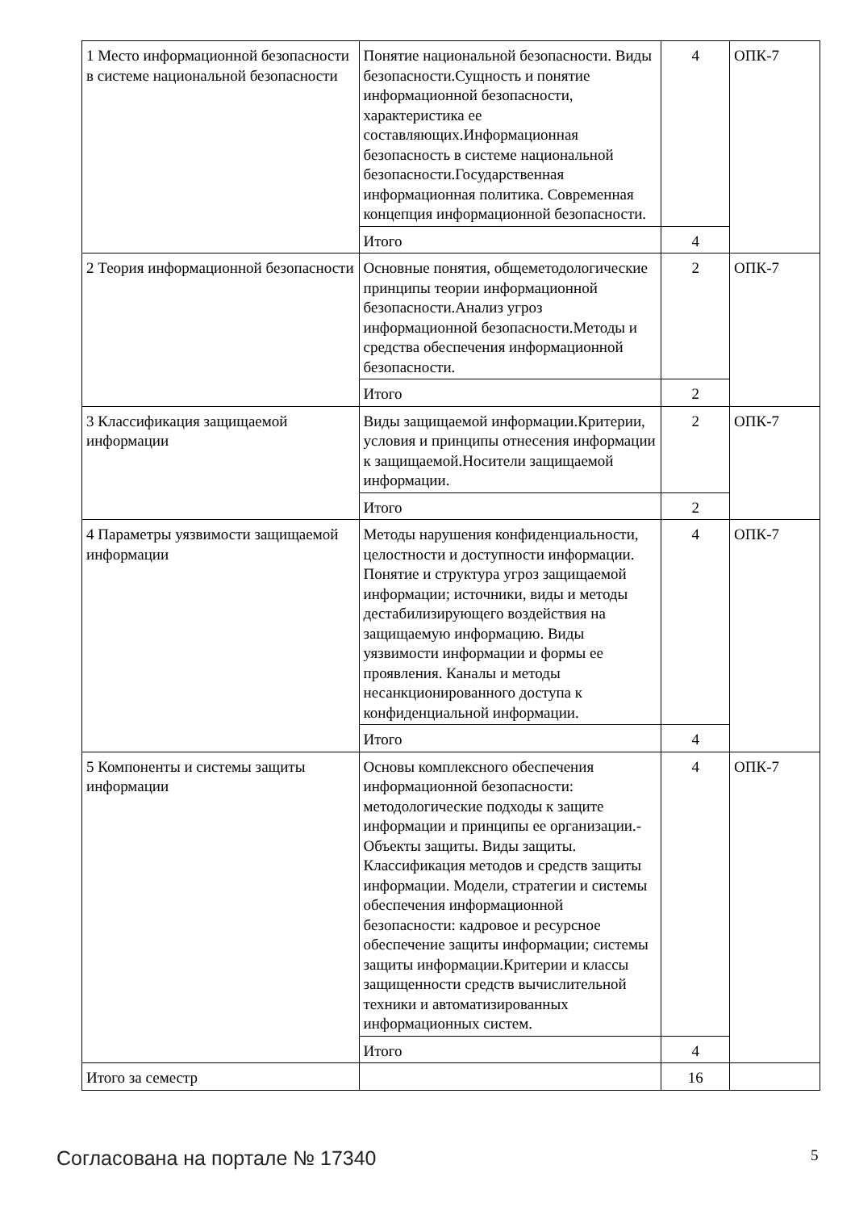| 1 Место информационной безопасности в системе национальной безопасности | Понятие национальной безопасности. Виды безопасности.Сущность и понятие информационной безопасности, характеристика ее составляющих.Информационная безопасность в системе национальной безопасности.Государственная информационная политика. Современная концепция информационной безопасности. | 4 | ОПК-7 |
| | Итого | 4 | |
| 2 Теория информационной безопасности | Основные понятия, общеметодологические принципы теории информационной безопасности.Анализ угроз информационной безопасности.Методы и средства обеспечения информационной безопасности. | 2 | ОПК-7 |
| | Итого | 2 | |
| 3 Классификация защищаемой информации | Виды защищаемой информации.Критерии, условия и принципы отнесения информации к защищаемой.Носители защищаемой информации. | 2 | ОПК-7 |
| | Итого | 2 | |
| 4 Параметры уязвимости защищаемой информации | Методы нарушения конфиденциальности, целостности и доступности информации. Понятие и структура угроз защищаемой информации; источники, виды и методы дестабилизирующего воздействия на защищаемую информацию. Виды уязвимости информации и формы ее проявления. Каналы и методы несанкционированного доступа к конфиденциальной информации. | 4 | ОПК-7 |
| | Итого | 4 | |
| 5 Компоненты и системы защиты информации | Основы комплексного обеспечения информационной безопасности: методологические подходы к защите информации и принципы ее организации.-Объекты защиты. Виды защиты. Классификация методов и средств защиты информации. Модели, стратегии и системы обеспечения информационной безопасности: кадровое и ресурсное обеспечение защиты информации; системы защиты информации.Критерии и классы защищенности средств вычислительной техники и автоматизированных информационных систем. | 4 | ОПК-7 |
| | Итого | 4 | |
| Итого за семестр | | 16 | |
Согласована на портале № 17340 5